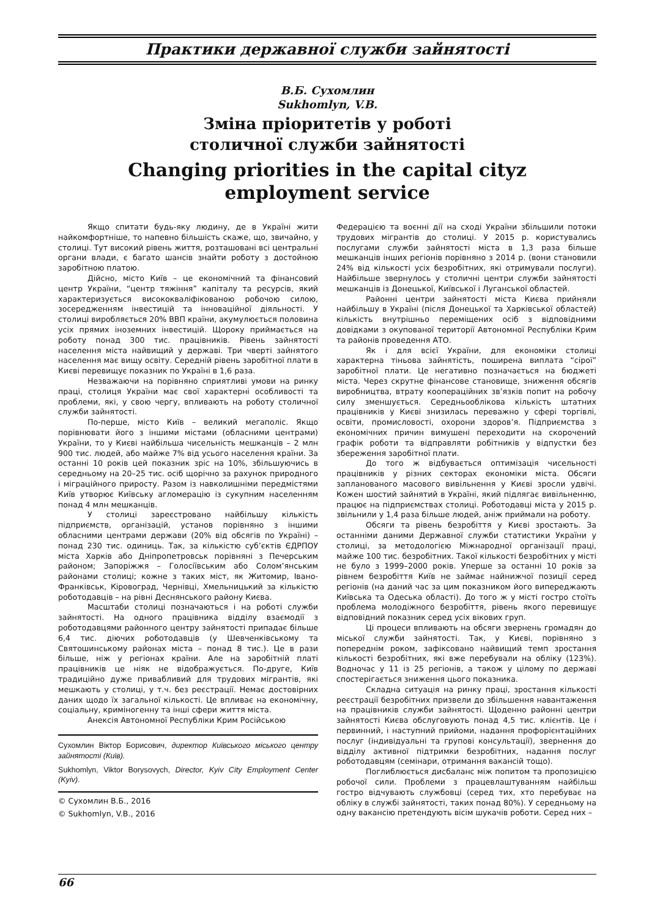Практики державної служби зайнятості
В.Б. Сухомлин
Sukhomlyn, V.B.
Зміна пріоритетів у роботі
столичної служби зайнятості
Changing priorities in the capital cityz
employment service
Якщо спитати будь-яку людину, де в Україні жити найкомфортніше, то напевно більшість скаже, що, звичайно, у столиці. Тут високий рівень життя, розташовані всі центральні органи влади, є багато шансів знайти роботу з достойною заробітною платою.
Дійсно, місто Київ – це економічний та фінансовий центр України, “центр тяжіння” капіталу та ресурсів, який характеризується висококваліфікованою робочою силою, зосередженням інвестицій та інноваційної діяльності. У столиці виробляється 20% ВВП країни, акумулюється половина усіх прямих іноземних інвестицій. Щороку приймається на роботу понад 300 тис. працівників. Рівень зайнятості населення міста найвищий у державі. Три чверті зайнятого населення має вищу освіту. Середній рівень заробітної плати в Києві перевищує показник по Україні в 1,6 раза.
Незважаючи на порівняно сприятливі умови на ринку праці, столиця України має свої характерні особливості та проблеми, які, у свою чергу, впливають на роботу столичної служби зайнятості.
По-перше, місто Київ – великий мегаполіс. Якщо порівнювати його з іншими містами (обласними центрами) України, то у Києві найбільша чисельність мешканців – 2 млн 900 тис. людей, або майже 7% від усього населення країни. За останні 10 років цей показник зріс на 10%, збільшуючись в середньому на 20–25 тис. осіб щорічно за рахунок природного і міграційного приросту. Разом із навколишніми передмістями Київ утворює Київську агломерацію із сукупним населенням понад 4 млн мешканців.
У столиці зареєстровано найбільшу кількість підприємств, організацій, установ порівняно з іншими обласними центрами держави (20% від обсягів по Україні) – понад 230 тис. одиниць. Так, за кількістю суб’єктів ЄДРПОУ міста Харків або Дніпропетровськ порівняні з Печерським районом; Запоріжжя – Голосіївським або Солом’янським районами столиці; кожне з таких міст, як Житомир, Івано-Франківськ, Кіровоград, Чернівці, Хмельницький за кількістю роботодавців – на рівні Деснянського району Києва.
Масштаби столиці позначаються і на роботі служби зайнятості. На одного працівника відділу взаємодії з роботодавцями районного центру зайнятості припадає більше 6,4 тис. діючих роботодавців (у Шевченківському та Святошинському районах міста – понад 8 тис.). Це в рази більше, ніж у регіонах країни. Але на заробітній платі працівників це ніяк не відображується. По-друге, Київ традиційно дуже привабливий для трудових мігрантів, які мешкають у столиці, у т.ч. без реєстрації. Немає достовірних даних щодо їх загальної кількості. Це впливає на економічну, соціальну, криміногенну та інші сфери життя міста.
Анексія Автономної Республіки Крим Російською
Сухомлин Віктор Борисович, директор Київського міського центру зайнятості (Київ).
Sukhomlyn, Viktor Borysovych, Director, Kyiv City Employment Center (Kyiv).
© Сухомлин В.Б., 2016
© Sukhomlyn, V.B., 2016
Федерацією та воєнні дії на сході України збільшили потоки трудових мігрантів до столиці. У 2015 р. користувались послугами служби зайнятості міста в 1,3 раза більше мешканців інших регіонів порівняно з 2014 р. (вони становили 24% від кількості усіх безробітних, які отримували послуги). Найбільше звернулось у столичні центри служби зайнятості мешканців із Донецької, Київської і Луганської областей.
Районні центри зайнятості міста Києва прийняли найбільшу в Україні (після Донецької та Харківської областей) кількість внутрішньо переміщених осіб з відповідними довідками з окупованої території Автономної Республіки Крим та районів проведення АТО.
Як і для всієї України, для економіки столиці характерна тіньова зайнятість, поширена виплата “сірої” заробітної плати. Це негативно позначається на бюджеті міста. Через скрутне фінансове становище, зниження обсягів виробництва, втрату коопераційних зв’язків попит на робочу силу зменшується. Середньооблікова кількість штатних працівників у Києві знизилась переважно у сфері торгівлі, освіти, промисловості, охорони здоров’я. Підприємства з економічних причин вимушені переходити на скорочений графік роботи та відправляти робітників у відпустки без збереження заробітної плати.
До того ж відбувається оптимізація чисельності працівників у різних секторах економіки міста. Обсяги запланованого масового вивільнення у Києві зросли удвічі. Кожен шостий зайнятий в Україні, який підлягає вивільненню, працює на підприємствах столиці. Роботодавці міста у 2015 р. звільнили у 1,4 раза більше людей, аніж приймали на роботу.
Обсяги та рівень безробіття у Києві зростають. За останніми даними Державної служби статистики України у столиці, за методологією Міжнародної організації праці, майже 100 тис. безробітних. Такої кількості безробітних у місті не було з 1999–2000 років. Уперше за останні 10 років за рівнем безробіття Київ не займає найнижчої позиції серед регіонів (на даний час за цим показником його випереджають Київська та Одеська області). До того ж у місті гостро стоїть проблема молодіжного безробіття, рівень якого перевищує відповідний показник серед усіх вікових груп.
Ці процеси впливають на обсяги звернень громадян до міської служби зайнятості. Так, у Києві, порівняно з попереднім роком, зафіксовано найвищий темп зростання кількості безробітних, які вже перебували на обліку (123%). Водночас у 11 із 25 регіонів, а також у цілому по державі спостерігається зниження цього показника.
Складна ситуація на ринку праці, зростання кількості реєстрації безробітних призвели до збільшення навантаження на працівників служби зайнятості. Щоденно районні центри зайнятості Києва обслуговують понад 4,5 тис. клієнтів. Це і первинний, і наступний прийоми, надання профорієнтаційних послуг (індивідуальні та групові консультації), звернення до відділу активної підтримки безробітних, надання послуг роботодавцям (семінари, отримання вакансій тощо).
Поглиблюється дисбаланс між попитом та пропозицією робочої сили. Проблеми з працевлаштуванням найбільш гостро відчувають службовці (серед тих, хто перебуває на обліку в службі зайнятості, таких понад 80%). У середньому на одну вакансію претендують вісім шукачів роботи. Серед них –
66